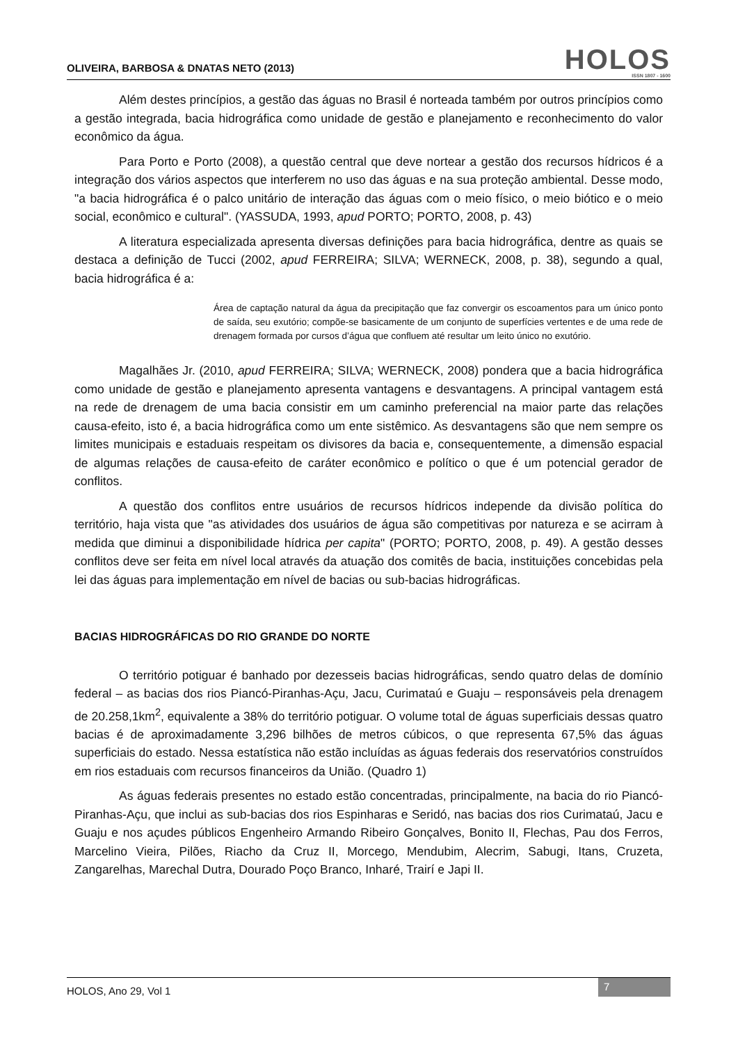OLIVEIRA, BARBOSA & DNATAS NETO (2013)
HOLOS
ISSN 1807 - 1600
Além destes princípios, a gestão das águas no Brasil é norteada também por outros princípios como a gestão integrada, bacia hidrográfica como unidade de gestão e planejamento e reconhecimento do valor econômico da água.
Para Porto e Porto (2008), a questão central que deve nortear a gestão dos recursos hídricos é a integração dos vários aspectos que interferem no uso das águas e na sua proteção ambiental. Desse modo, "a bacia hidrográfica é o palco unitário de interação das águas com o meio físico, o meio biótico e o meio social, econômico e cultural". (YASSUDA, 1993, apud PORTO; PORTO, 2008, p. 43)
A literatura especializada apresenta diversas definições para bacia hidrográfica, dentre as quais se destaca a definição de Tucci (2002, apud FERREIRA; SILVA; WERNECK, 2008, p. 38), segundo a qual, bacia hidrográfica é a:
Área de captação natural da água da precipitação que faz convergir os escoamentos para um único ponto de saída, seu exutório; compõe-se basicamente de um conjunto de superfícies vertentes e de uma rede de drenagem formada por cursos d’água que confluem até resultar um leito único no exutório.
Magalhães Jr. (2010, apud FERREIRA; SILVA; WERNECK, 2008) pondera que a bacia hidrográfica como unidade de gestão e planejamento apresenta vantagens e desvantagens. A principal vantagem está na rede de drenagem de uma bacia consistir em um caminho preferencial na maior parte das relações causa-efeito, isto é, a bacia hidrográfica como um ente sistêmico. As desvantagens são que nem sempre os limites municipais e estaduais respeitam os divisores da bacia e, consequentemente, a dimensão espacial de algumas relações de causa-efeito de caráter econômico e político o que é um potencial gerador de conflitos.
A questão dos conflitos entre usuários de recursos hídricos independe da divisão política do território, haja vista que "as atividades dos usuários de água são competitivas por natureza e se acirram à medida que diminui a disponibilidade hídrica per capita" (PORTO; PORTO, 2008, p. 49). A gestão desses conflitos deve ser feita em nível local através da atuação dos comitês de bacia, instituições concebidas pela lei das águas para implementação em nível de bacias ou sub-bacias hidrográficas.
BACIAS HIDROGRÁFICAS DO RIO GRANDE DO NORTE
O território potiguar é banhado por dezesseis bacias hidrográficas, sendo quatro delas de domínio federal – as bacias dos rios Piancó-Piranhas-Açu, Jacu, Curimataú e Guaju – responsáveis pela drenagem de 20.258,1km<sup>2</sup>, equivalente a 38% do território potiguar. O volume total de águas superficiais dessas quatro bacias é de aproximadamente 3,296 bilhões de metros cúbicos, o que representa 67,5% das águas superficiais do estado. Nessa estatística não estão incluídas as águas federais dos reservatórios construídos em rios estaduais com recursos financeiros da União. (Quadro 1)
As águas federais presentes no estado estão concentradas, principalmente, na bacia do rio Piancó-Piranhas-Açu, que inclui as sub-bacias dos rios Espinharas e Seridó, nas bacias dos rios Curimataú, Jacu e Guaju e nos açudes públicos Engenheiro Armando Ribeiro Gonçalves, Bonito II, Flechas, Pau dos Ferros, Marcelino Vieira, Pilões, Riacho da Cruz II, Morcego, Mendubim, Alecrim, Sabugi, Itans, Cruzeta, Zangarelhas, Marechal Dutra, Dourado Poço Branco, Inharé, Trairí e Japi II.
HOLOS, Ano 29, Vol 1 7